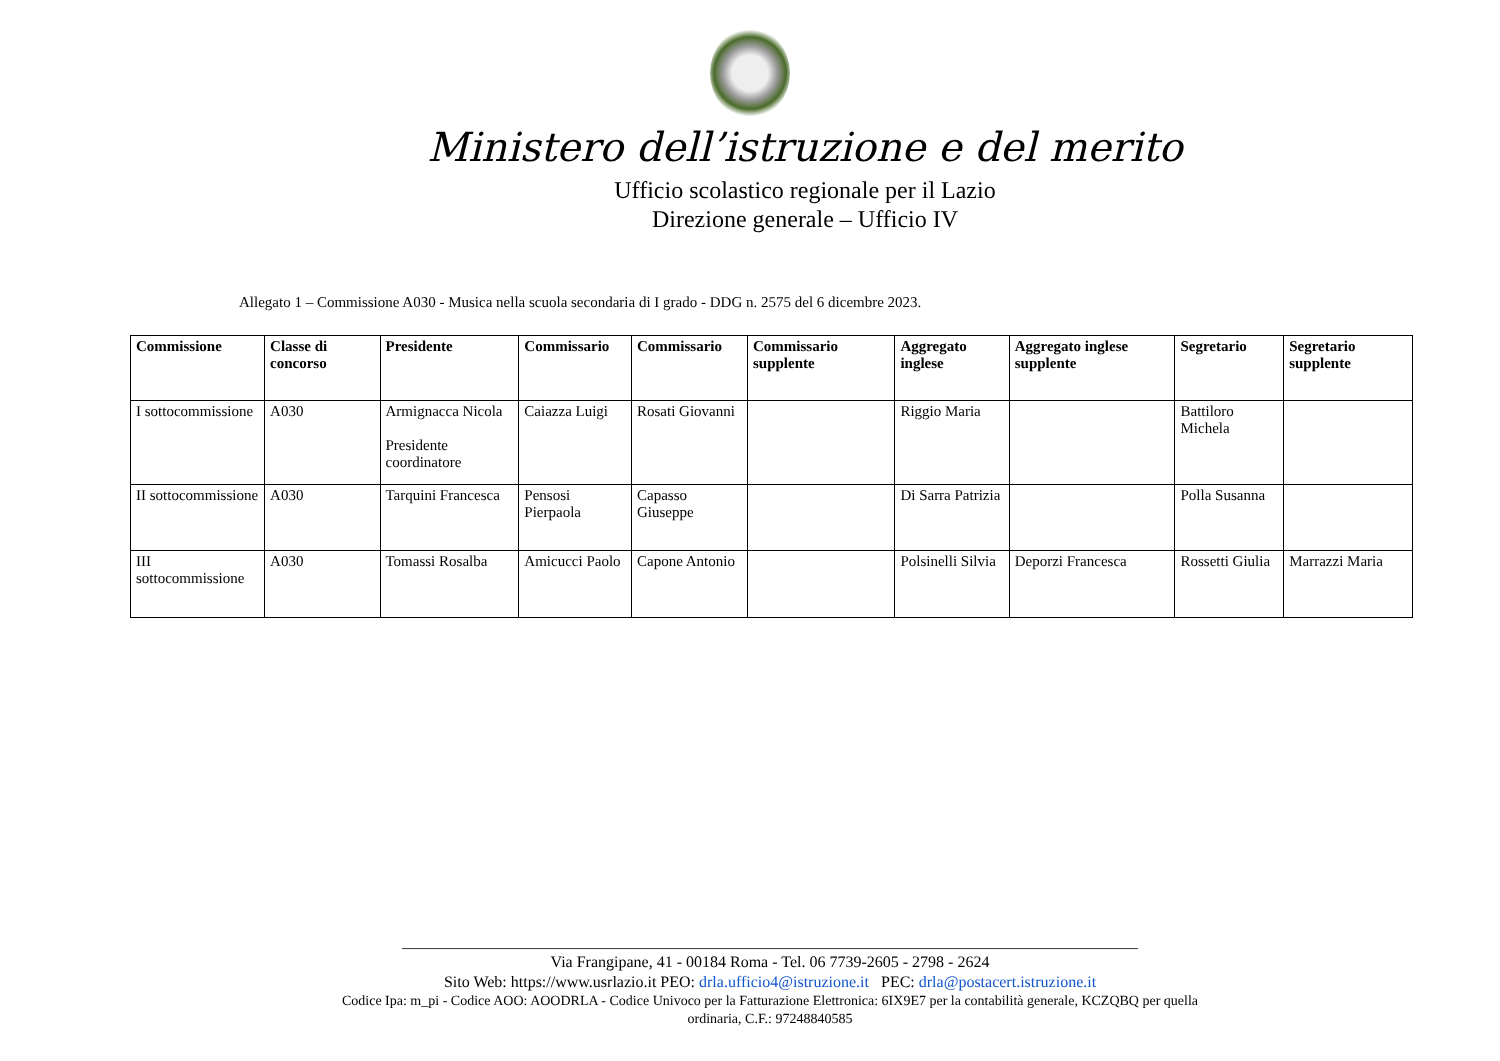Ministero dell’istruzione e del merito
Ufficio scolastico regionale per il Lazio
Direzione generale – Ufficio IV
Allegato 1 – Commissione A030 - Musica nella scuola secondaria di I grado - DDG n. 2575 del 6 dicembre 2023.
| Commissione | Classe di concorso | Presidente | Commissario | Commissario | Commissario supplente | Aggregato inglese | Aggregato inglese supplente | Segretario | Segretario supplente |
| --- | --- | --- | --- | --- | --- | --- | --- | --- | --- |
| I sottocommissione | A030 | Armignacca Nicola Presidente coordinatore | Caiazza Luigi | Rosati Giovanni | | Riggio Maria | | Battiloro Michela | |
| II sottocommissione | A030 | Tarquini Francesca | Pensosi Pierpaola | Capasso Giuseppe | | Di Sarra Patrizia | | Polla Susanna | |
| III sottocommissione | A030 | Tomassi Rosalba | Amicucci Paolo | Capone Antonio | | Polsinelli Silvia | Deporzi Francesca | Rossetti Giulia | Marrazzi Maria |
____________________________________________________________________________________________
Via Frangipane, 41 - 00184 Roma - Tel. 06 7739-2605 - 2798 - 2624
Sito Web: https://www.usrlazio.it PEO: drla.ufficio4@istruzione.it PEC: drla@postacert.istruzione.it
Codice Ipa: m_pi - Codice AOO: AOODRLA - Codice Univoco per la Fatturazione Elettronica: 6IX9E7 per la contabilità generale, KCZQBQ per quella
ordinaria, C.F.: 97248840585